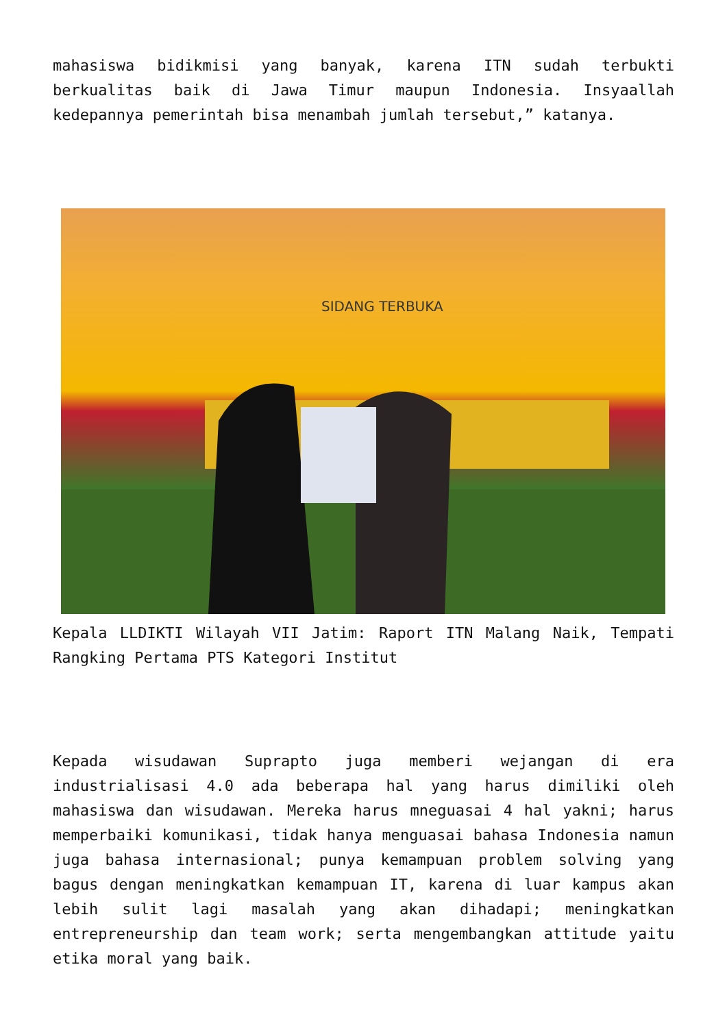mahasiswa bidikmisi yang banyak, karena ITN sudah terbukti berkualitas baik di Jawa Timur maupun Indonesia. Insyaallah kedepannya pemerintah bisa menambah jumlah tersebut,” katanya.
SIDANG TERBUKA
Kepala LLDIKTI Wilayah VII Jatim: Raport ITN Malang Naik, Tempati Rangking Pertama PTS Kategori Institut
Kepada wisudawan Suprapto juga memberi wejangan di era industrialisasi 4.0 ada beberapa hal yang harus dimiliki oleh mahasiswa dan wisudawan. Mereka harus mneguasai 4 hal yakni; harus memperbaiki komunikasi, tidak hanya menguasai bahasa Indonesia namun juga bahasa internasional; punya kemampuan problem solving yang bagus dengan meningkatkan kemampuan IT, karena di luar kampus akan lebih sulit lagi masalah yang akan dihadapi; meningkatkan entrepreneurship dan team work; serta mengembangkan attitude yaitu etika moral yang baik.